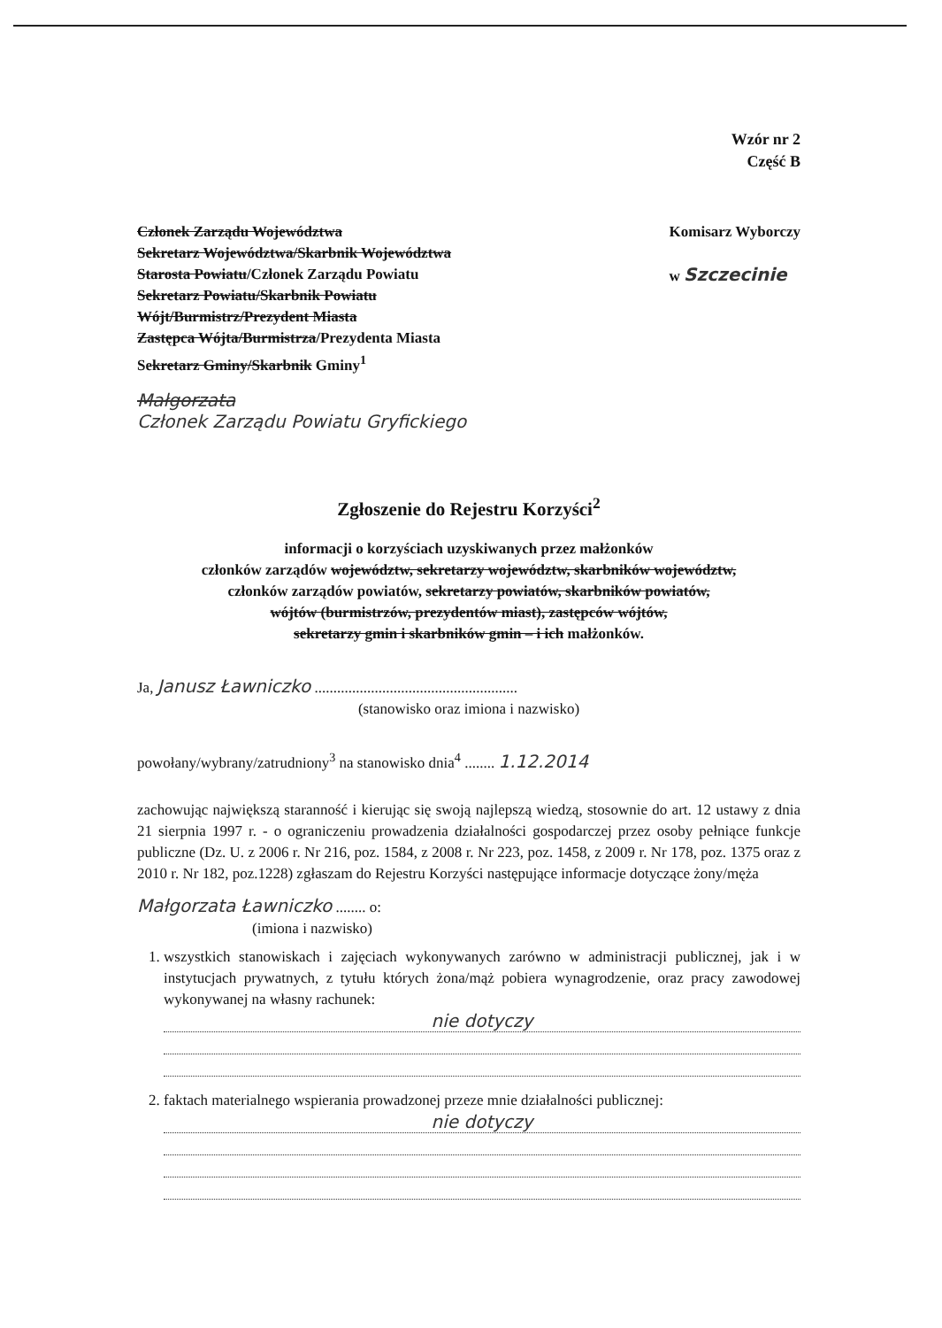Wzór nr 2
Część B
Członek Zarządu Województwa
Sekretarz Województwa/Skarbnik Województwa
Starosta Powiatu/Członek Zarządu Powiatu
Sekretarz Powiatu/Skarbnik Powiatu
Wójt/Burmistrz/Prezydent Miasta
Zastępca Wójta/Burmistrza/Prezydenta Miasta
Sekretarz Gminy/Skarbnik Gminy<sup>1</sup>
Komisarz Wyborczy
w Szczecinie
Małgorzata
Członek Zarządu Powiatu Gryfickiego
Zgłoszenie do Rejestru Korzyści<sup>2</sup>
informacji o korzyściach uzyskiwanych przez małżonków
członków zarządów województw, sekretarzy województw, skarbników województw,
członków zarządów powiatów, sekretarzy powiatów, skarbników powiatów,
wójtów (burmistrzów, prezydentów miast), zastępców wójtów,
sekretarzy gmin i skarbników gmin – i ich małżonków.
Ja, Janusz Ławniczko ......................................................
(stanowisko oraz imiona i nazwisko)
powołany/wybrany/zatrudniony<sup>3</sup> na stanowisko dnia<sup>4</sup> ........ 1.12.2014
zachowując największą staranność i kierując się swoją najlepszą wiedzą, stosownie do art. 12 ustawy z dnia 21 sierpnia 1997 r. - o ograniczeniu prowadzenia działalności gospodarczej przez osoby pełniące funkcje publiczne (Dz. U. z 2006 r. Nr 216, poz. 1584, z 2008 r. Nr 223, poz. 1458, z 2009 r. Nr 178, poz. 1375 oraz z 2010 r. Nr 182, poz.1228) zgłaszam do Rejestru Korzyści następujące informacje dotyczące żony/męża
Małgorzata Ławniczko ........ o:
(imiona i nazwisko)
1. wszystkich stanowiskach i zajęciach wykonywanych zarówno w administracji publicznej, jak i w instytucjach prywatnych, z tytułu których żona/mąż pobiera wynagrodzenie, oraz pracy zawodowej wykonywanej na własny rachunek:
nie dotyczy
2. faktach materialnego wspierania prowadzonej przeze mnie działalności publicznej:
nie dotyczy